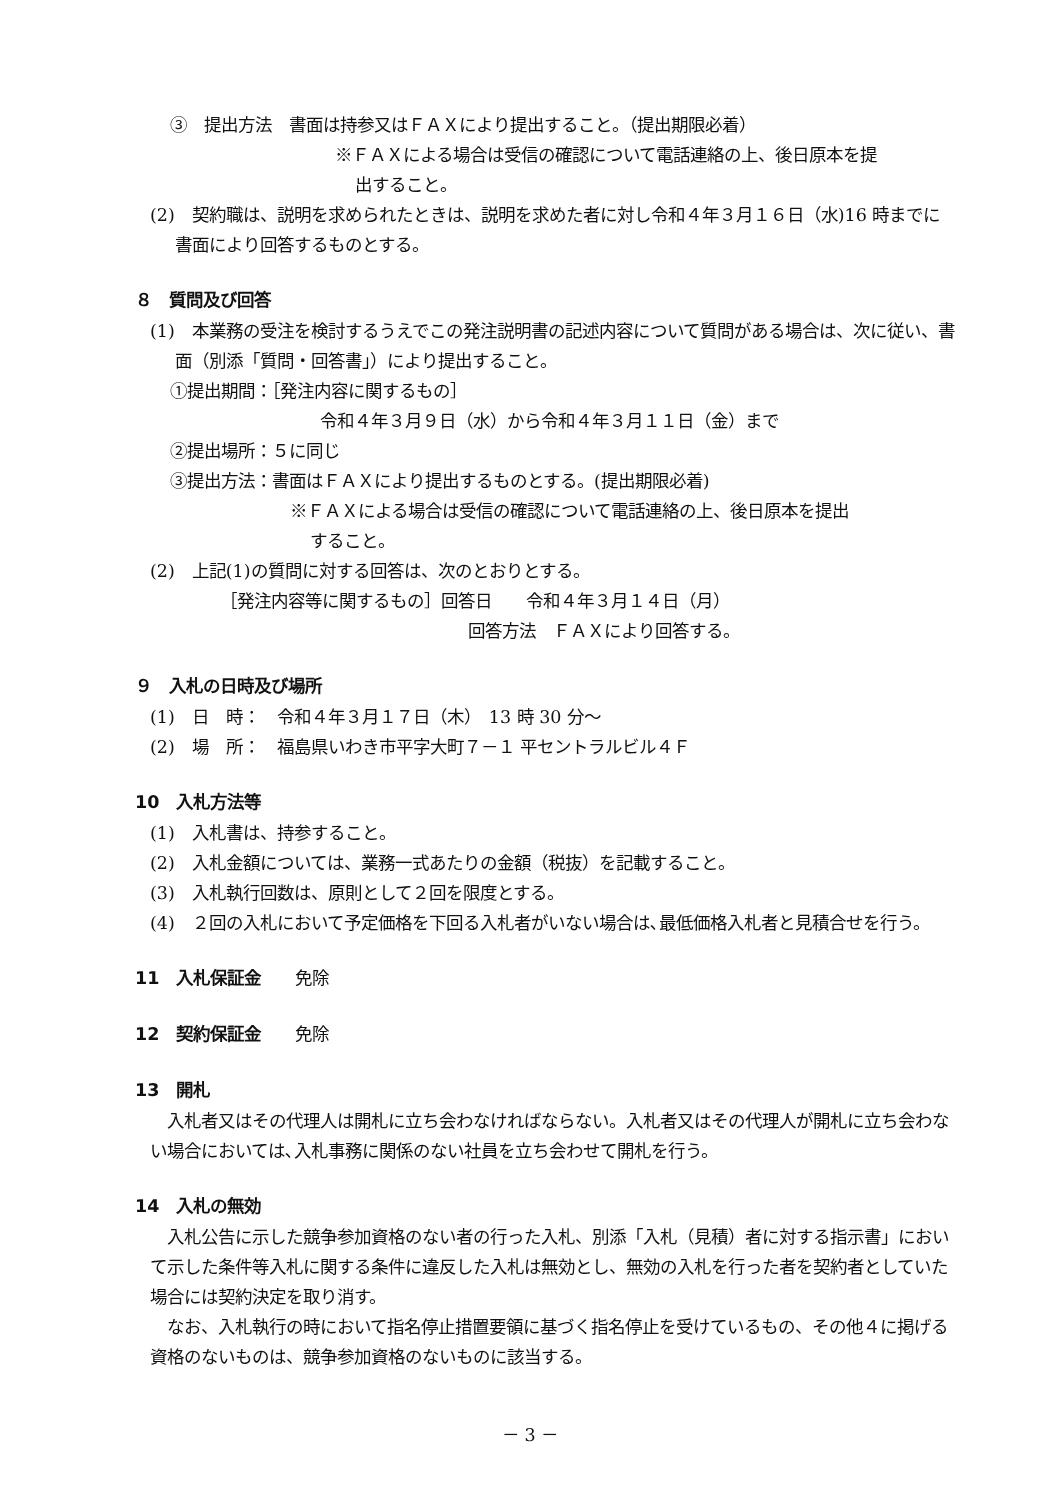③　提出方法　書面は持参又はＦＡＸにより提出すること。（提出期限必着）
※ＦＡＸによる場合は受信の確認について電話連絡の上、後日原本を提
出すること。
(2)　契約職は、説明を求められたときは、説明を求めた者に対し令和４年３月１６日（水)16 時までに書面により回答するものとする。
８　質問及び回答
(1)　本業務の受注を検討するうえでこの発注説明書の記述内容について質問がある場合は、次に従い、書面（別添「質問・回答書」）により提出すること。
①提出期間：［発注内容に関するもの］
令和４年３月９日（水）から令和４年３月１１日（金）まで
②提出場所：５に同じ
③提出方法：書面はＦＡＸにより提出するものとする。(提出期限必着)
※ＦＡＸによる場合は受信の確認について電話連絡の上、後日原本を提出
すること。
(2)　上記(1)の質問に対する回答は、次のとおりとする。
［発注内容等に関するもの］回答日　　令和４年３月１４日（月）
回答方法　ＦＡＸにより回答する。
９　入札の日時及び場所
(1)　日　時：　令和４年３月１７日（木）　13 時 30 分～
(2)　場　所：　福島県いわき市平字大町７－１ 平セントラルビル４Ｆ
10　入札方法等
(1)　入札書は、持参すること。
(2)　入札金額については、業務一式あたりの金額（税抜）を記載すること。
(3)　入札執行回数は、原則として２回を限度とする。
(4)　２回の入札において予定価格を下回る入札者がいない場合は､最低価格入札者と見積合せを行う。
11　入札保証金　　免除
12　契約保証金　　免除
13　開札
　入札者又はその代理人は開札に立ち会わなければならない。入札者又はその代理人が開札に立ち会わない場合においては､入札事務に関係のない社員を立ち会わせて開札を行う。
14　入札の無効
　入札公告に示した競争参加資格のない者の行った入札、別添「入札（見積）者に対する指示書」において示した条件等入札に関する条件に違反した入札は無効とし、無効の入札を行った者を契約者としていた場合には契約決定を取り消す。
　なお、入札執行の時において指名停止措置要領に基づく指名停止を受けているもの、その他４に掲げる資格のないものは、競争参加資格のないものに該当する。
－ 3 －